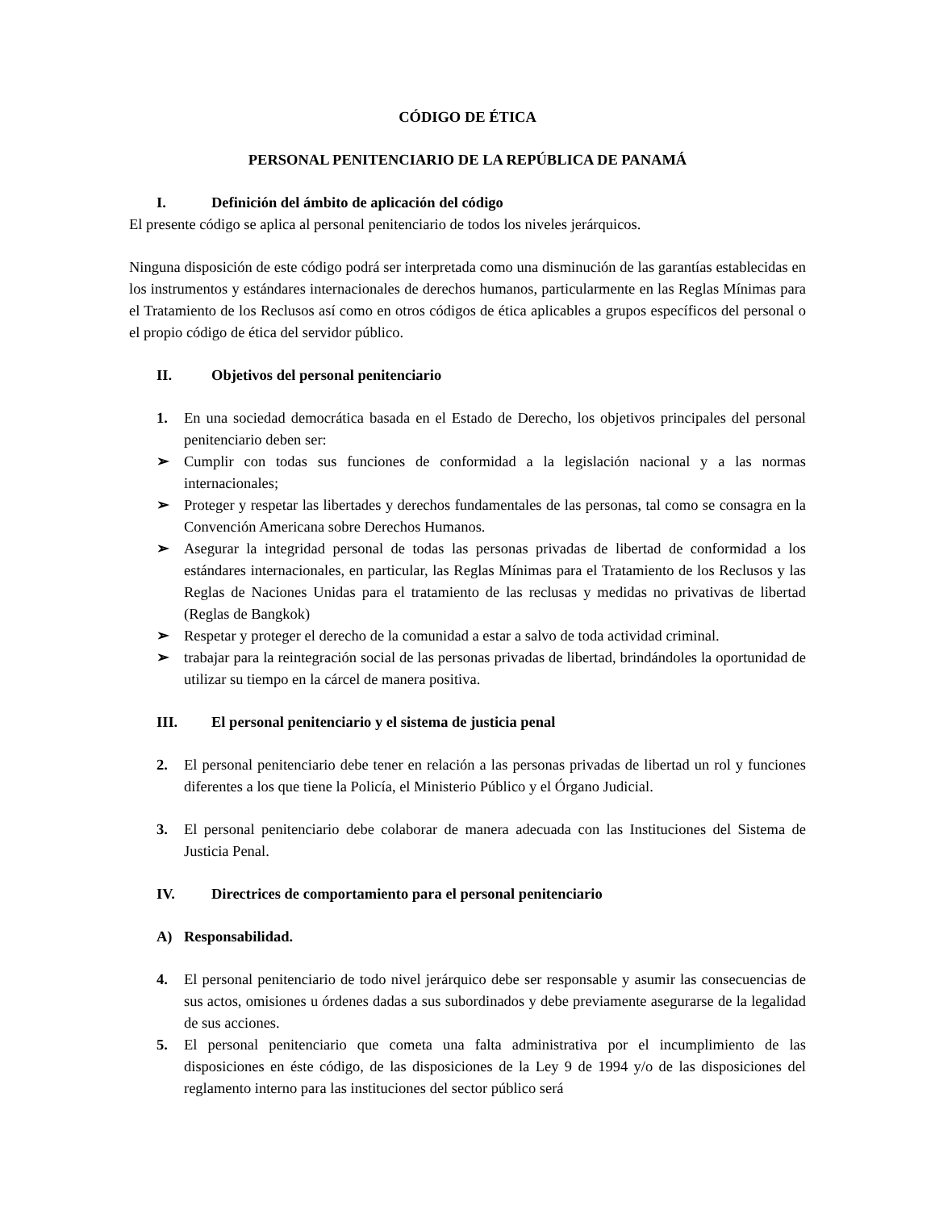CÓDIGO DE ÉTICA
PERSONAL PENITENCIARIO DE LA REPÚBLICA DE PANAMÁ
I. Definición del ámbito de aplicación del código
El presente código se aplica al personal penitenciario de todos los niveles jerárquicos.
Ninguna disposición de este código podrá ser interpretada como una disminución de las garantías establecidas en los instrumentos y estándares internacionales de derechos humanos, particularmente en las Reglas Mínimas para el Tratamiento de los Reclusos así como en otros códigos de ética aplicables a grupos específicos del personal o el propio código de ética del servidor público.
II. Objetivos del personal penitenciario
1. En una sociedad democrática basada en el Estado de Derecho, los objetivos principales del personal penitenciario deben ser:
➢ Cumplir con todas sus funciones de conformidad a la legislación nacional y a las normas internacionales;
➢ Proteger y respetar las libertades y derechos fundamentales de las personas, tal como se consagra en la Convención Americana sobre Derechos Humanos.
➢ Asegurar la integridad personal de todas las personas privadas de libertad de conformidad a los estándares internacionales, en particular, las Reglas Mínimas para el Tratamiento de los Reclusos y las Reglas de Naciones Unidas para el tratamiento de las reclusas y medidas no privativas de libertad (Reglas de Bangkok)
➢ Respetar y proteger el derecho de la comunidad a estar a salvo de toda actividad criminal.
➢ trabajar para la reintegración social de las personas privadas de libertad, brindándoles la oportunidad de utilizar su tiempo en la cárcel de manera positiva.
III. El personal penitenciario y el sistema de justicia penal
2. El personal penitenciario debe tener en relación a las personas privadas de libertad un rol y funciones diferentes a los que tiene la Policía, el Ministerio Público y el Órgano Judicial.
3. El personal penitenciario debe colaborar de manera adecuada con las Instituciones del Sistema de Justicia Penal.
IV. Directrices de comportamiento para el personal penitenciario
A) Responsabilidad.
4. El personal penitenciario de todo nivel jerárquico debe ser responsable y asumir las consecuencias de sus actos, omisiones u órdenes dadas a sus subordinados y debe previamente asegurarse de la legalidad de sus acciones.
5. El personal penitenciario que cometa una falta administrativa por el incumplimiento de las disposiciones en éste código, de las disposiciones de la Ley 9 de 1994 y/o de las disposiciones del reglamento interno para las instituciones del sector público será